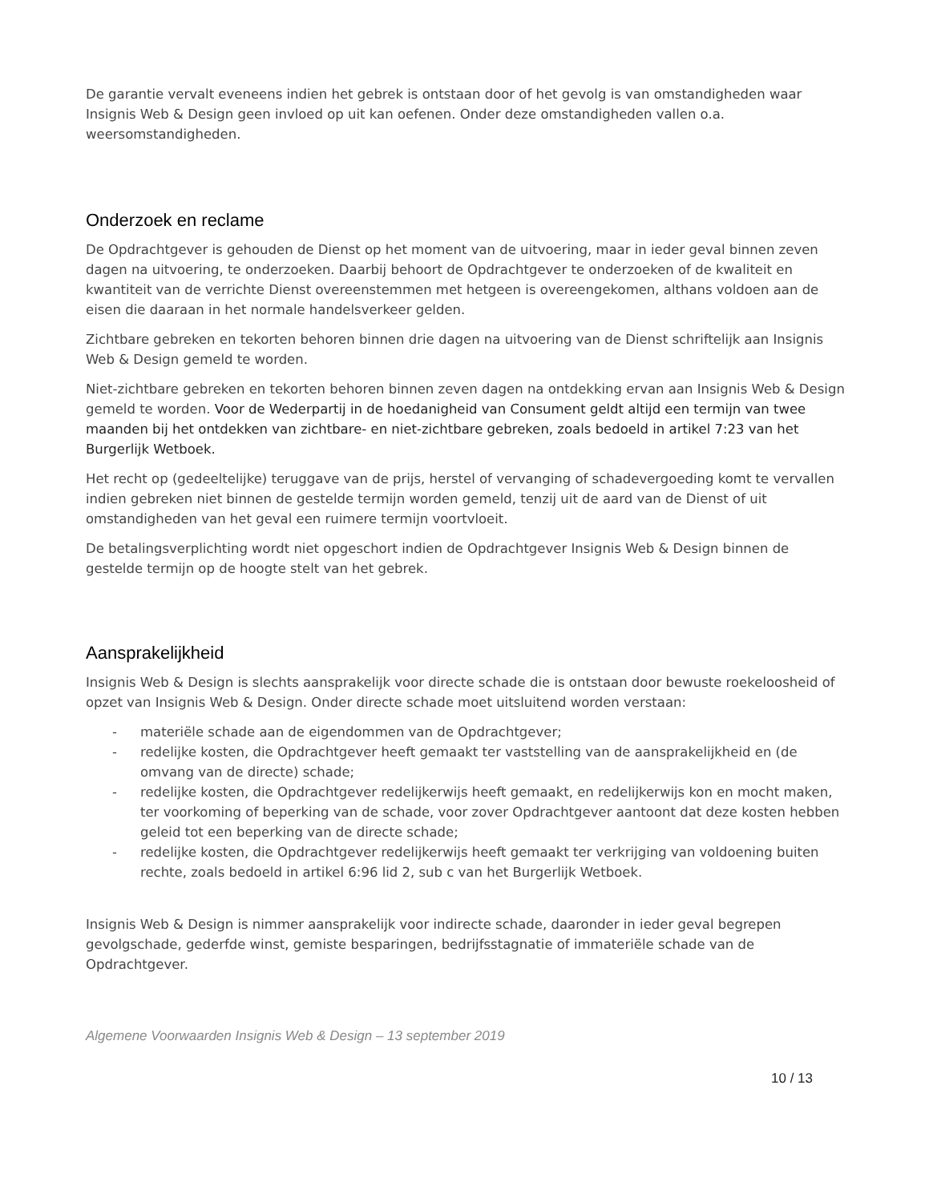De garantie vervalt eveneens indien het gebrek is ontstaan door of het gevolg is van omstandigheden waar Insignis Web & Design geen invloed op uit kan oefenen. Onder deze omstandigheden vallen o.a. weersomstandigheden.
Onderzoek en reclame
De Opdrachtgever is gehouden de Dienst op het moment van de uitvoering, maar in ieder geval binnen zeven dagen na uitvoering, te onderzoeken. Daarbij behoort de Opdrachtgever te onderzoeken of de kwaliteit en kwantiteit van de verrichte Dienst overeenstemmen met hetgeen is overeengekomen, althans voldoen aan de eisen die daaraan in het normale handelsverkeer gelden.
Zichtbare gebreken en tekorten behoren binnen drie dagen na uitvoering van de Dienst schriftelijk aan Insignis Web & Design gemeld te worden.
Niet-zichtbare gebreken en tekorten behoren binnen zeven dagen na ontdekking ervan aan Insignis Web & Design gemeld te worden. Voor de Wederpartij in de hoedanigheid van Consument geldt altijd een termijn van twee maanden bij het ontdekken van zichtbare- en niet-zichtbare gebreken, zoals bedoeld in artikel 7:23 van het Burgerlijk Wetboek.
Het recht op (gedeeltelijke) teruggave van de prijs, herstel of vervanging of schadevergoeding komt te vervallen indien gebreken niet binnen de gestelde termijn worden gemeld, tenzij uit de aard van de Dienst of uit omstandigheden van het geval een ruimere termijn voortvloeit.
De betalingsverplichting wordt niet opgeschort indien de Opdrachtgever Insignis Web & Design binnen de gestelde termijn op de hoogte stelt van het gebrek.
Aansprakelijkheid
Insignis Web & Design is slechts aansprakelijk voor directe schade die is ontstaan door bewuste roekeloosheid of opzet van Insignis Web & Design. Onder directe schade moet uitsluitend worden verstaan:
- materiële schade aan de eigendommen van de Opdrachtgever;
- redelijke kosten, die Opdrachtgever heeft gemaakt ter vaststelling van de aansprakelijkheid en (de omvang van de directe) schade;
- redelijke kosten, die Opdrachtgever redelijkerwijs heeft gemaakt, en redelijkerwijs kon en mocht maken, ter voorkoming of beperking van de schade, voor zover Opdrachtgever aantoont dat deze kosten hebben geleid tot een beperking van de directe schade;
- redelijke kosten, die Opdrachtgever redelijkerwijs heeft gemaakt ter verkrijging van voldoening buiten rechte, zoals bedoeld in artikel 6:96 lid 2, sub c van het Burgerlijk Wetboek.
Insignis Web & Design is nimmer aansprakelijk voor indirecte schade, daaronder in ieder geval begrepen gevolgschade, gederfde winst, gemiste besparingen, bedrijfsstagnatie of immateriële schade van de Opdrachtgever.
Algemene Voorwaarden Insignis Web & Design – 13 september 2019
10 / 13